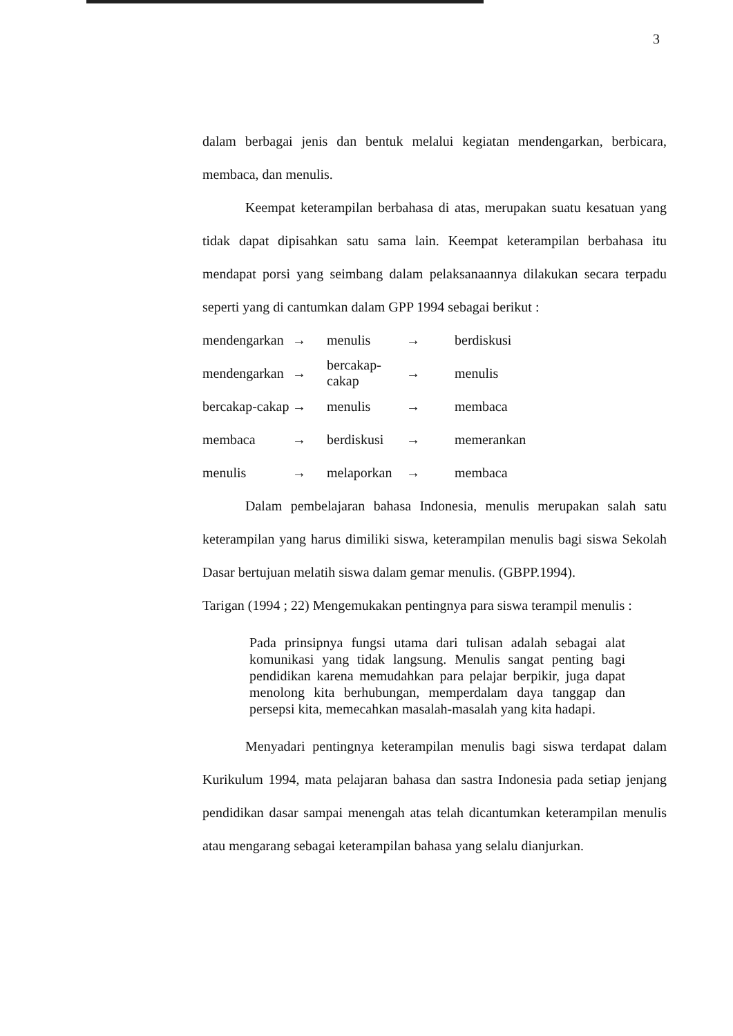3
dalam berbagai jenis dan bentuk melalui kegiatan mendengarkan, berbicara, membaca, dan menulis.
Keempat keterampilan berbahasa di atas, merupakan suatu kesatuan yang tidak dapat dipisahkan satu sama lain. Keempat keterampilan berbahasa itu mendapat porsi yang seimbang dalam pelaksanaannya dilakukan secara terpadu seperti yang di cantumkan dalam GPP 1994 sebagai berikut :
| mendengarkan | → | menulis | → | berdiskusi |
| mendengarkan | → | bercakap-cakap | → | menulis |
| bercakap-cakap | → | menulis | → | membaca |
| membaca | → | berdiskusi | → | memerankan |
| menulis | → | melaporkan | → | membaca |
Dalam pembelajaran bahasa Indonesia, menulis merupakan salah satu keterampilan yang harus dimiliki siswa, keterampilan menulis bagi siswa Sekolah Dasar bertujuan melatih siswa dalam gemar menulis. (GBPP.1994).
Tarigan (1994 ; 22) Mengemukakan pentingnya para siswa terampil menulis :
Pada prinsipnya fungsi utama dari tulisan adalah sebagai alat komunikasi yang tidak langsung. Menulis sangat penting bagi pendidikan karena memudahkan para pelajar berpikir, juga dapat menolong kita berhubungan, memperdalam daya tanggap dan persepsi kita, memecahkan masalah-masalah yang kita hadapi.
Menyadari pentingnya keterampilan menulis bagi siswa terdapat dalam Kurikulum 1994, mata pelajaran bahasa dan sastra Indonesia pada setiap jenjang pendidikan dasar sampai menengah atas telah dicantumkan keterampilan menulis atau mengarang sebagai keterampilan bahasa yang selalu dianjurkan.